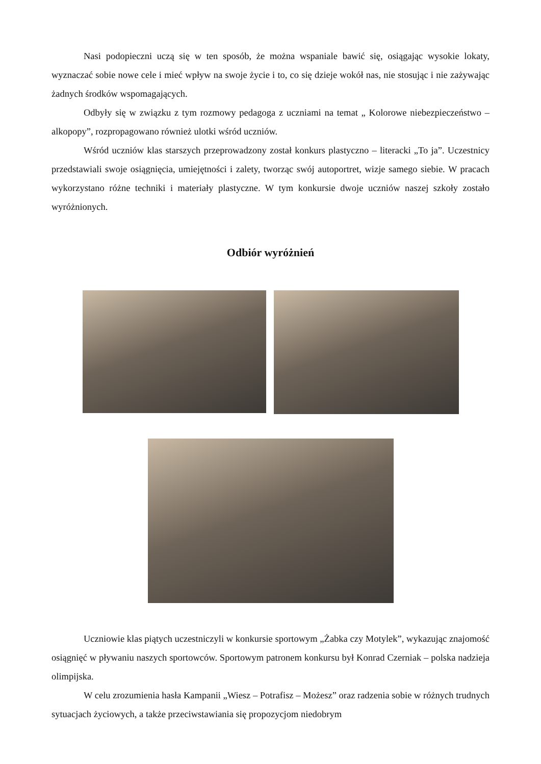Nasi podopieczni uczą się w ten sposób, że można wspaniale bawić się, osiągając wysokie lokaty, wyznaczać sobie nowe cele i mieć wpływ na swoje życie i to, co się dzieje wokół nas, nie stosując i nie zażywając żadnych środków wspomagających.
Odbyły się w związku z tym rozmowy pedagoga z uczniami na temat „ Kolorowe niebezpieczeństwo – alkopopy”, rozpropagowano również ulotki wśród uczniów.
Wśród uczniów klas starszych przeprowadzony został konkurs plastyczno – literacki „To ja”. Uczestnicy przedstawiali swoje osiągnięcia, umiejętności i zalety, tworząc swój autoportret, wizje samego siebie. W pracach wykorzystano różne techniki i materiały plastyczne. W tym konkursie dwoje uczniów naszej szkoły zostało wyróżnionych.
Odbiór wyróżnień
Uczniowie klas piątych uczestniczyli w konkursie sportowym „Żabka czy Motylek”, wykazując znajomość osiągnięć w pływaniu naszych sportowców. Sportowym patronem konkursu był Konrad Czerniak – polska nadzieja olimpijska.
W celu zrozumienia hasła Kampanii „Wiesz – Potrafisz – Możesz” oraz radzenia sobie w różnych trudnych sytuacjach życiowych, a także przeciwstawiania się propozycjom niedobrym